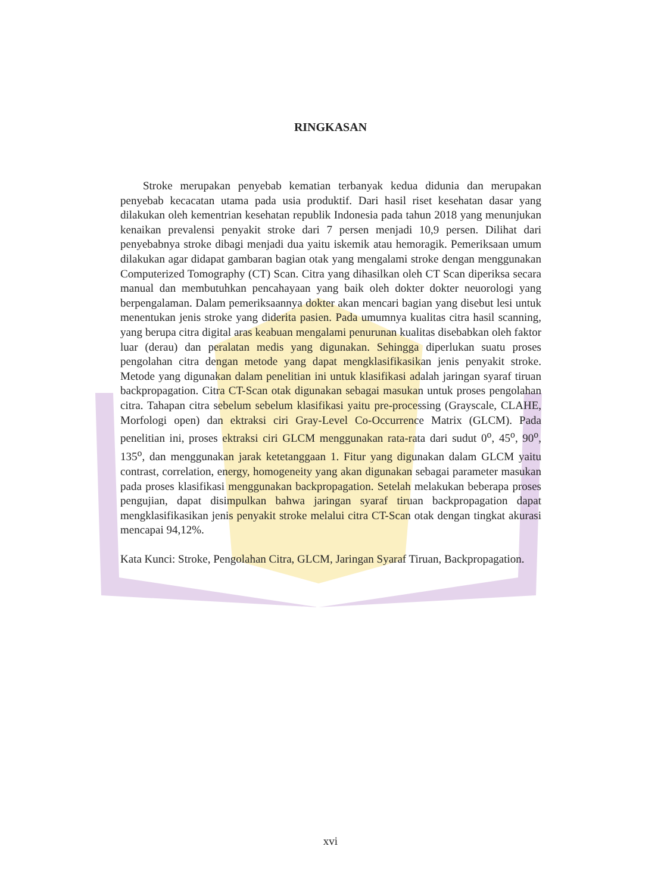RINGKASAN
Stroke merupakan penyebab kematian terbanyak kedua didunia dan merupakan penyebab kecacatan utama pada usia produktif. Dari hasil riset kesehatan dasar yang dilakukan oleh kementrian kesehatan republik Indonesia pada tahun 2018 yang menunjukan kenaikan prevalensi penyakit stroke dari 7 persen menjadi 10,9 persen. Dilihat dari penyebabnya stroke dibagi menjadi dua yaitu iskemik atau hemoragik. Pemeriksaan umum dilakukan agar didapat gambaran bagian otak yang mengalami stroke dengan menggunakan Computerized Tomography (CT) Scan. Citra yang dihasilkan oleh CT Scan diperiksa secara manual dan membutuhkan pencahayaan yang baik oleh dokter dokter neuorologi yang berpengalaman. Dalam pemeriksaannya dokter akan mencari bagian yang disebut lesi untuk menentukan jenis stroke yang diderita pasien. Pada umumnya kualitas citra hasil scanning, yang berupa citra digital aras keabuan mengalami penurunan kualitas disebabkan oleh faktor luar (derau) dan peralatan medis yang digunakan. Sehingga diperlukan suatu proses pengolahan citra dengan metode yang dapat mengklasifikasikan jenis penyakit stroke. Metode yang digunakan dalam penelitian ini untuk klasifikasi adalah jaringan syaraf tiruan backpropagation. Citra CT-Scan otak digunakan sebagai masukan untuk proses pengolahan citra. Tahapan citra sebelum sebelum klasifikasi yaitu pre-processing (Grayscale, CLAHE, Morfologi open) dan ektraksi ciri Gray-Level Co-Occurrence Matrix (GLCM). Pada penelitian ini, proses ektraksi ciri GLCM menggunakan rata-rata dari sudut 0<sup>o</sup>, 45<sup>o</sup>, 90<sup>o</sup>, 135<sup>o</sup>, dan menggunakan jarak ketetanggaan 1. Fitur yang digunakan dalam GLCM yaitu contrast, correlation, energy, homogeneity yang akan digunakan sebagai parameter masukan pada proses klasifikasi menggunakan backpropagation. Setelah melakukan beberapa proses pengujian, dapat disimpulkan bahwa jaringan syaraf tiruan backpropagation dapat mengklasifikasikan jenis penyakit stroke melalui citra CT-Scan otak dengan tingkat akurasi mencapai 94,12%.
Kata Kunci: Stroke, Pengolahan Citra, GLCM, Jaringan Syaraf Tiruan, Backpropagation.
xvi